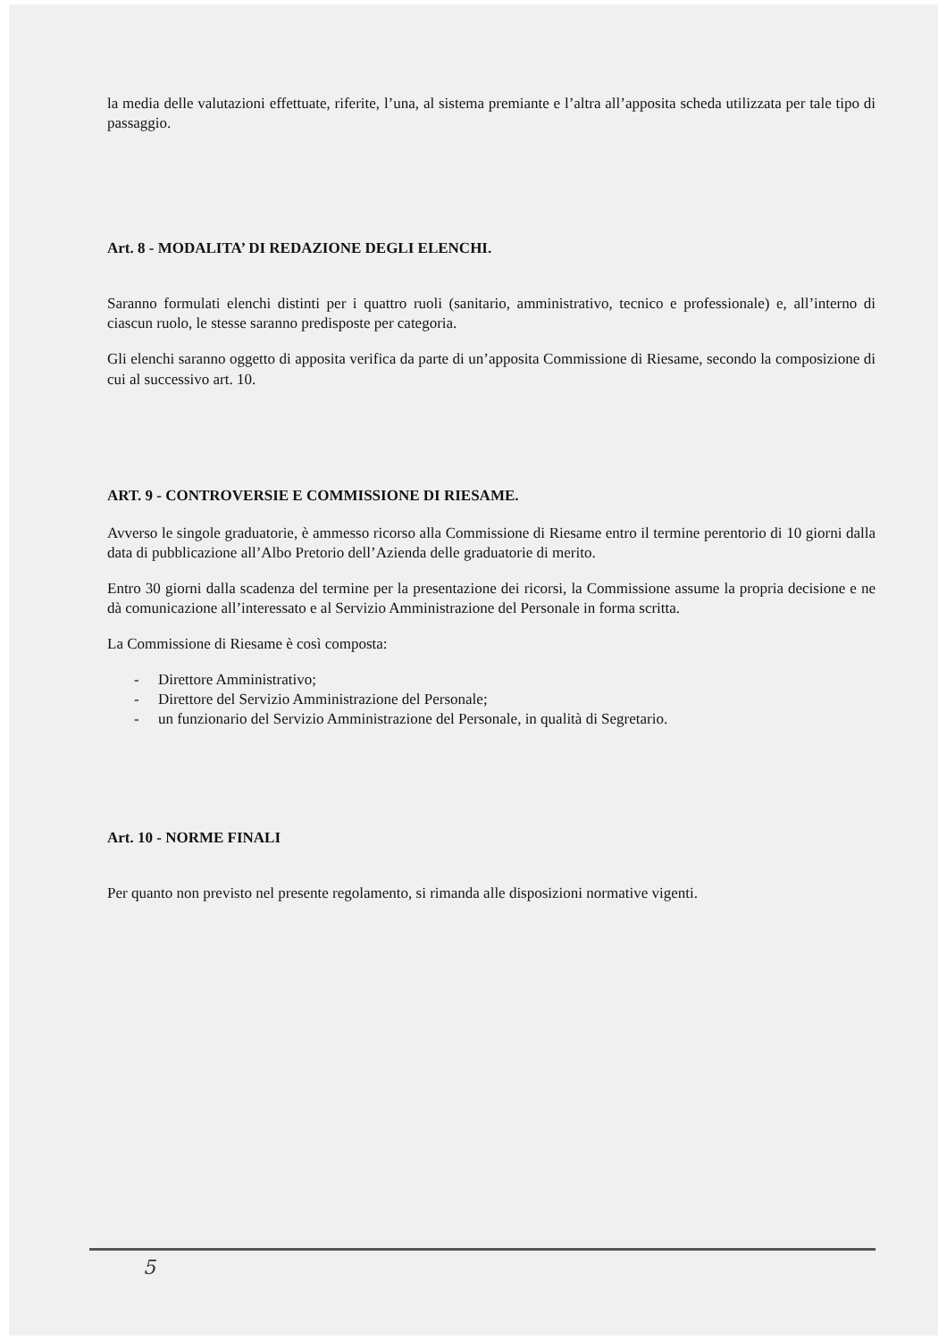la media delle valutazioni effettuate, riferite, l’una, al sistema premiante e l’altra all’apposita scheda utilizzata per tale tipo di passaggio.
Art. 8 - MODALITA’ DI REDAZIONE DEGLI ELENCHI.
Saranno formulati elenchi distinti per i quattro ruoli (sanitario, amministrativo, tecnico e professionale) e, all’interno di ciascun ruolo, le stesse saranno predisposte per categoria.
Gli elenchi saranno oggetto di apposita verifica da parte di un’apposita Commissione di Riesame, secondo la composizione di cui al successivo art. 10.
ART. 9 - CONTROVERSIE E COMMISSIONE DI RIESAME.
Avverso le singole graduatorie, è ammesso ricorso alla Commissione di Riesame entro il termine perentorio di 10 giorni dalla data di pubblicazione all’Albo Pretorio dell’Azienda delle graduatorie di merito.
Entro 30 giorni dalla scadenza del termine per la presentazione dei ricorsi, la Commissione assume la propria decisione e ne dà comunicazione all’interessato e al Servizio Amministrazione del Personale in forma scritta.
La Commissione di Riesame è così composta:
- Direttore Amministrativo;
- Direttore del Servizio Amministrazione del Personale;
- un funzionario del Servizio Amministrazione del Personale, in qualità di Segretario.
Art. 10 - NORME FINALI
Per quanto non previsto nel presente regolamento, si rimanda alle disposizioni normative vigenti.
5